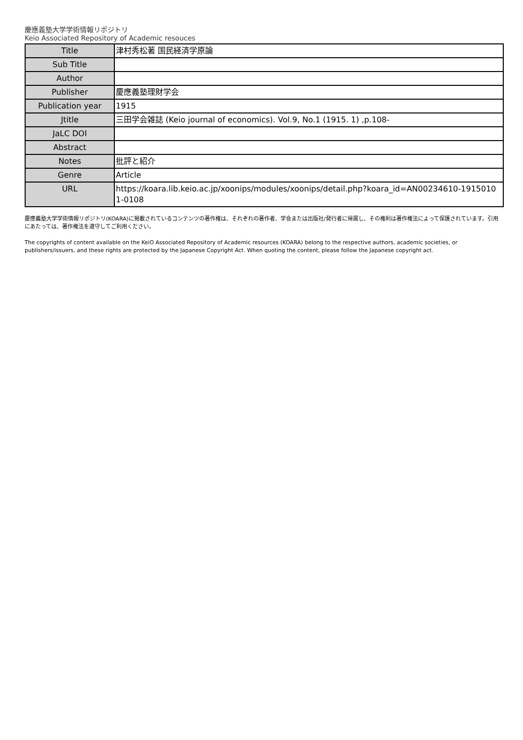慶應義塾大学学術情報リポジトリ
Keio Associated Repository of Academic resouces
| Title | 津村秀松著 国民経済学原論 |
| Sub Title | |
| Author | |
| Publisher | 慶應義塾理財学会 |
| Publication year | 1915 |
| Jtitle | 三田学会雑誌 (Keio journal of economics). Vol.9, No.1 (1915. 1) ,p.108- |
| JaLC DOI | |
| Abstract | |
| Notes | 批評と紹介 |
| Genre | Article |
| URL | https://koara.lib.keio.ac.jp/xoonips/modules/xoonips/detail.php?koara_id=AN00234610-1915010 1-0108 |
慶應義塾大学学術情報リポジトリ(KOARA)に掲載されているコンテンツの著作権は、それぞれの著作者、学会または出版社/発行者に帰属し、その権利は著作権法によって保護されています。引用にあたっては、著作権法を遵守してご利用ください。
The copyrights of content available on the KeiO Associated Repository of Academic resources (KOARA) belong to the respective authors, academic societies, or publishers/issuers, and these rights are protected by the Japanese Copyright Act. When quoting the content, please follow the Japanese copyright act.